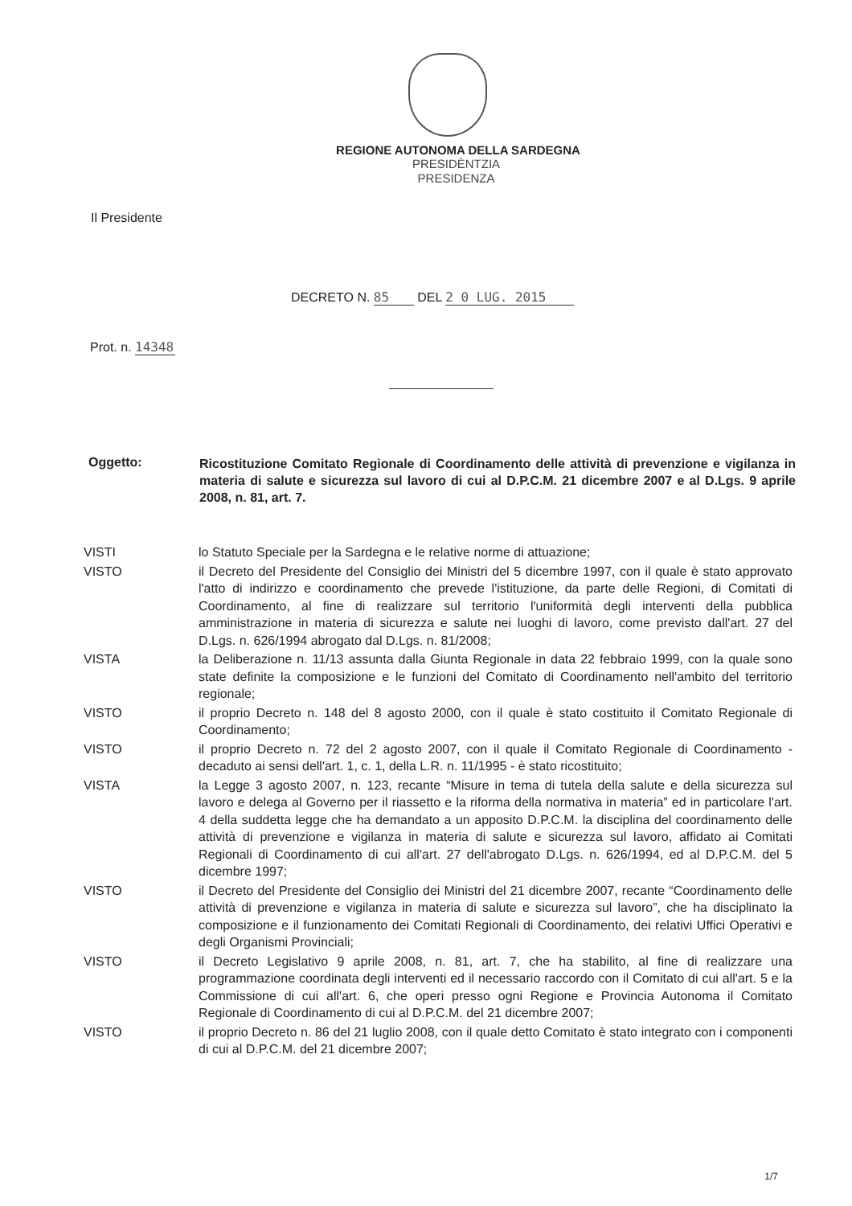REGIONE AUTONOMA DELLA SARDEGNA
PRESIDÈNTZIA
PRESIDENZA
Il Presidente
DECRETO N. 85 DEL 2 0 LUG. 2015
Prot. n. 14348
Oggetto:
Ricostituzione Comitato Regionale di Coordinamento delle attività di prevenzione e vigilanza in materia di salute e sicurezza sul lavoro di cui al D.P.C.M. 21 dicembre 2007 e al D.Lgs. 9 aprile 2008, n. 81, art. 7.
VISTI lo Statuto Speciale per la Sardegna e le relative norme di attuazione;
VISTO il Decreto del Presidente del Consiglio dei Ministri del 5 dicembre 1997, con il quale è stato approvato l'atto di indirizzo e coordinamento che prevede l'istituzione, da parte delle Regioni, di Comitati di Coordinamento, al fine di realizzare sul territorio l'uniformità degli interventi della pubblica amministrazione in materia di sicurezza e salute nei luoghi di lavoro, come previsto dall'art. 27 del D.Lgs. n. 626/1994 abrogato dal D.Lgs. n. 81/2008;
VISTA la Deliberazione n. 11/13 assunta dalla Giunta Regionale in data 22 febbraio 1999, con la quale sono state definite la composizione e le funzioni del Comitato di Coordinamento nell'ambito del territorio regionale;
VISTO il proprio Decreto n. 148 del 8 agosto 2000, con il quale è stato costituito il Comitato Regionale di Coordinamento;
VISTO il proprio Decreto n. 72 del 2 agosto 2007, con il quale il Comitato Regionale di Coordinamento - decaduto ai sensi dell'art. 1, c. 1, della L.R. n. 11/1995 - è stato ricostituito;
VISTA la Legge 3 agosto 2007, n. 123, recante “Misure in tema di tutela della salute e della sicurezza sul lavoro e delega al Governo per il riassetto e la riforma della normativa in materia” ed in particolare l'art. 4 della suddetta legge che ha demandato a un apposito D.P.C.M. la disciplina del coordinamento delle attività di prevenzione e vigilanza in materia di salute e sicurezza sul lavoro, affidato ai Comitati Regionali di Coordinamento di cui all'art. 27 dell'abrogato D.Lgs. n. 626/1994, ed al D.P.C.M. del 5 dicembre 1997;
VISTO il Decreto del Presidente del Consiglio dei Ministri del 21 dicembre 2007, recante “Coordinamento delle attività di prevenzione e vigilanza in materia di salute e sicurezza sul lavoro”, che ha disciplinato la composizione e il funzionamento dei Comitati Regionali di Coordinamento, dei relativi Uffici Operativi e degli Organismi Provinciali;
VISTO il Decreto Legislativo 9 aprile 2008, n. 81, art. 7, che ha stabilito, al fine di realizzare una programmazione coordinata degli interventi ed il necessario raccordo con il Comitato di cui all'art. 5 e la Commissione di cui all'art. 6, che operi presso ogni Regione e Provincia Autonoma il Comitato Regionale di Coordinamento di cui al D.P.C.M. del 21 dicembre 2007;
VISTO il proprio Decreto n. 86 del 21 luglio 2008, con il quale detto Comitato è stato integrato con i componenti di cui al D.P.C.M. del 21 dicembre 2007;
1/7